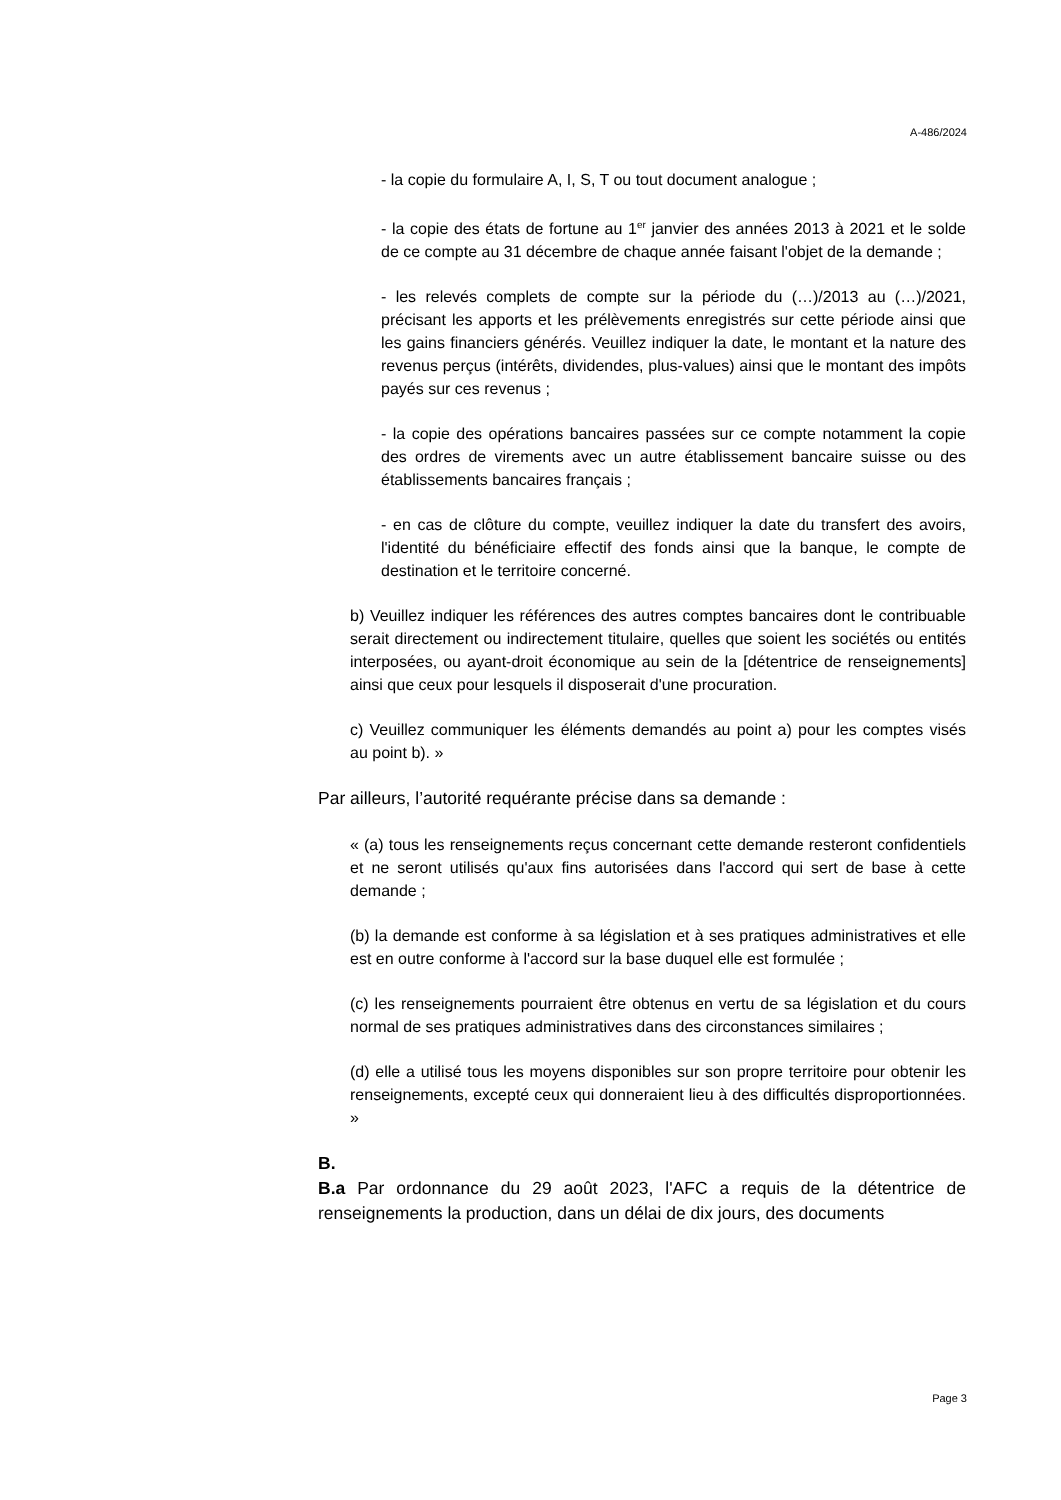A-486/2024
- la copie du formulaire A, I, S, T ou tout document analogue ;
- la copie des états de fortune au 1<sup>er</sup> janvier des années 2013 à 2021 et le solde de ce compte au 31 décembre de chaque année faisant l'objet de la demande ;
- les relevés complets de compte sur la période du (…)/2013 au (…)/2021, précisant les apports et les prélèvements enregistrés sur cette période ainsi que les gains financiers générés. Veuillez indiquer la date, le montant et la nature des revenus perçus (intérêts, dividendes, plus-values) ainsi que le montant des impôts payés sur ces revenus ;
- la copie des opérations bancaires passées sur ce compte notamment la copie des ordres de virements avec un autre établissement bancaire suisse ou des établissements bancaires français ;
- en cas de clôture du compte, veuillez indiquer la date du transfert des avoirs, l'identité du bénéficiaire effectif des fonds ainsi que la banque, le compte de destination et le territoire concerné.
b) Veuillez indiquer les références des autres comptes bancaires dont le contribuable serait directement ou indirectement titulaire, quelles que soient les sociétés ou entités interposées, ou ayant-droit économique au sein de la [détentrice de renseignements] ainsi que ceux pour lesquels il disposerait d'une procuration.
c) Veuillez communiquer les éléments demandés au point a) pour les comptes visés au point b). »
Par ailleurs, l’autorité requérante précise dans sa demande :
« (a) tous les renseignements reçus concernant cette demande resteront confidentiels et ne seront utilisés qu'aux fins autorisées dans l'accord qui sert de base à cette demande ;
(b) la demande est conforme à sa législation et à ses pratiques administratives et elle est en outre conforme à l'accord sur la base duquel elle est formulée ;
(c) les renseignements pourraient être obtenus en vertu de sa législation et du cours normal de ses pratiques administratives dans des circonstances similaires ;
(d) elle a utilisé tous les moyens disponibles sur son propre territoire pour obtenir les renseignements, excepté ceux qui donneraient lieu à des difficultés disproportionnées. »
B.
B.a Par ordonnance du 29 août 2023, l'AFC a requis de la détentrice de renseignements la production, dans un délai de dix jours, des documents
Page 3